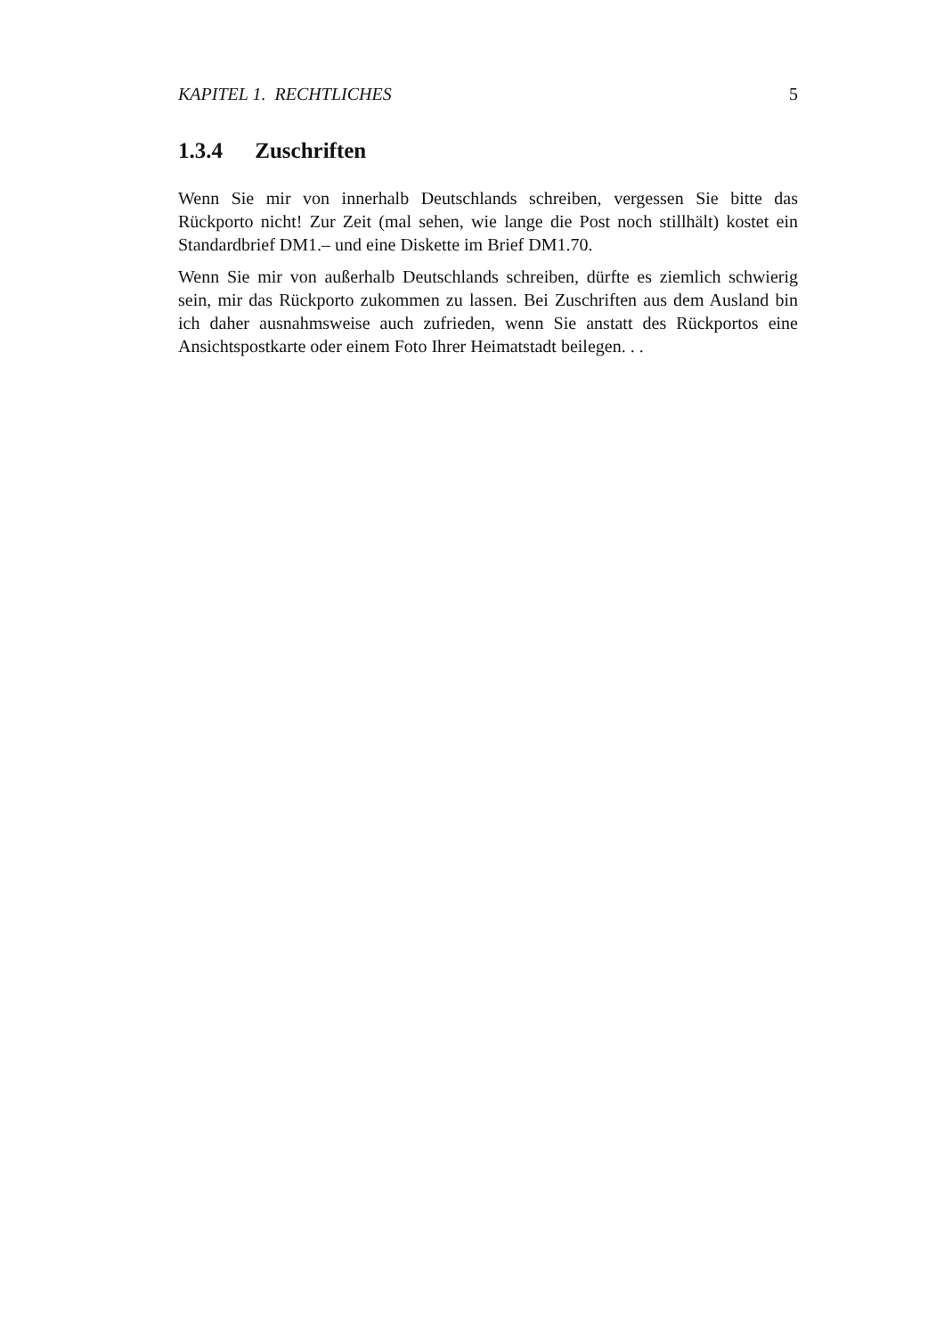KAPITEL 1. RECHTLICHES 5
1.3.4 Zuschriften
Wenn Sie mir von innerhalb Deutschlands schreiben, vergessen Sie bitte das Rückporto nicht! Zur Zeit (mal sehen, wie lange die Post noch stillhält) kostet ein Standardbrief DM1.– und eine Diskette im Brief DM1.70.
Wenn Sie mir von außerhalb Deutschlands schreiben, dürfte es ziemlich schwierig sein, mir das Rückporto zukommen zu lassen. Bei Zuschriften aus dem Ausland bin ich daher ausnahmsweise auch zufrieden, wenn Sie anstatt des Rückportos eine Ansichtspostkarte oder einem Foto Ihrer Heimatstadt beilegen. . .